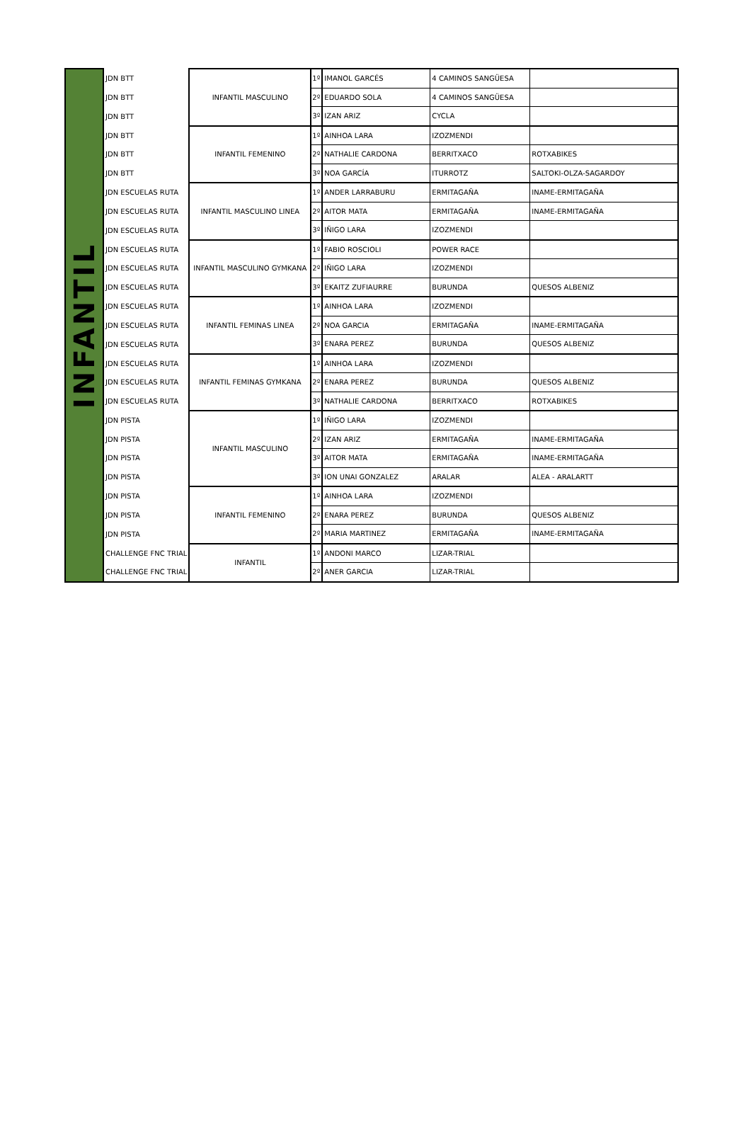| INFANTIL | JDN BTT | INFANTIL MASCULINO | 1º | IMANOL GARCÉS | 4 CAMINOS SANGÜESA | |
| | JDN BTT | | 2º | EDUARDO SOLA | 4 CAMINOS SANGÜESA | |
| | JDN BTT | | 3º | IZAN ARIZ | CYCLA | |
| | JDN BTT | INFANTIL FEMENINO | 1º | AINHOA LARA | IZOZMENDI | |
| | JDN BTT | | 2º | NATHALIE CARDONA | BERRITXACO | ROTXABIKES |
| | JDN BTT | | 3º | NOA GARCÍA | ITURROTZ | SALTOKI-OLZA-SAGARDOY |
| | JDN ESCUELAS RUTA | INFANTIL MASCULINO LINEA | 1º | ANDER LARRABURU | ERMITAGAÑA | INAME-ERMITAGAÑA |
| | JDN ESCUELAS RUTA | | 2º | AITOR MATA | ERMITAGAÑA | INAME-ERMITAGAÑA |
| | JDN ESCUELAS RUTA | | 3º | IÑIGO LARA | IZOZMENDI | |
| | JDN ESCUELAS RUTA | INFANTIL MASCULINO GYMKANA | 1º | FABIO ROSCIOLI | POWER RACE | |
| | JDN ESCUELAS RUTA | | 2º | IÑIGO LARA | IZOZMENDI | |
| | JDN ESCUELAS RUTA | | 3º | EKAITZ ZUFIAURRE | BURUNDA | QUESOS ALBENIZ |
| | JDN ESCUELAS RUTA | INFANTIL FEMINAS LINEA | 1º | AINHOA LARA | IZOZMENDI | |
| | JDN ESCUELAS RUTA | | 2º | NOA GARCIA | ERMITAGAÑA | INAME-ERMITAGAÑA |
| | JDN ESCUELAS RUTA | | 3º | ENARA PEREZ | BURUNDA | QUESOS ALBENIZ |
| | JDN ESCUELAS RUTA | INFANTIL FEMINAS GYMKANA | 1º | AINHOA LARA | IZOZMENDI | |
| | JDN ESCUELAS RUTA | | 2º | ENARA PEREZ | BURUNDA | QUESOS ALBENIZ |
| | JDN ESCUELAS RUTA | | 3º | NATHALIE CARDONA | BERRITXACO | ROTXABIKES |
| | JDN PISTA | INFANTIL MASCULINO | 1º | IÑIGO LARA | IZOZMENDI | |
| | JDN PISTA | | 2º | IZAN ARIZ | ERMITAGAÑA | INAME-ERMITAGAÑA |
| | JDN PISTA | | 3º | AITOR MATA | ERMITAGAÑA | INAME-ERMITAGAÑA |
| | JDN PISTA | | 3º | ION UNAI GONZALEZ | ARALAR | ALEA - ARALARTT |
| | JDN PISTA | INFANTIL FEMENINO | 1º | AINHOA LARA | IZOZMENDI | |
| | JDN PISTA | | 2º | ENARA PEREZ | BURUNDA | QUESOS ALBENIZ |
| | JDN PISTA | | 2º | MARIA MARTINEZ | ERMITAGAÑA | INAME-ERMITAGAÑA |
| | CHALLENGE FNC TRIAL | INFANTIL | 1º | ANDONI MARCO | LIZAR-TRIAL | |
| | CHALLENGE FNC TRIAL | | 2º | ANER GARCIA | LIZAR-TRIAL | |